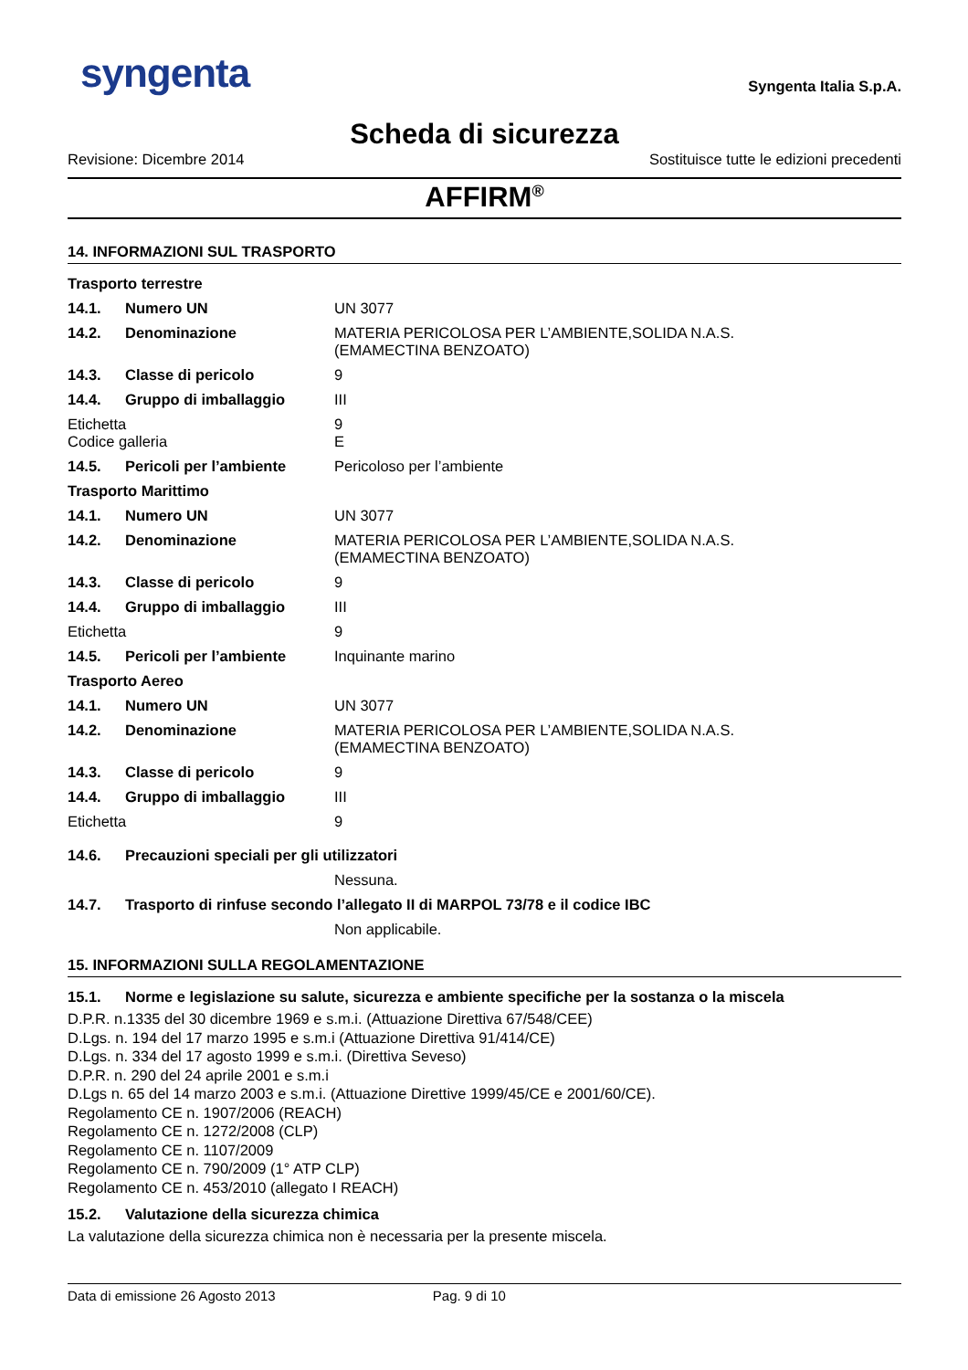syngenta
Syngenta Italia S.p.A.
Scheda di sicurezza
Revisione: Dicembre 2014 Sostituisce tutte le edizioni precedenti
AFFIRM<sup>®</sup>
14. INFORMAZIONI SUL TRASPORTO
| Trasporto terrestre | | |
| 14.1. | Numero UN | UN 3077 |
| 14.2. | Denominazione | MATERIA PERICOLOSA PER L’AMBIENTE,SOLIDA N.A.S. (EMAMECTINA BENZOATO) |
| 14.3. | Classe di pericolo | 9 |
| 14.4. | Gruppo di imballaggio | III |
| Etichetta Codice galleria | | 9 E |
| 14.5. | Pericoli per l’ambiente | Pericoloso per l’ambiente |
| Trasporto Marittimo | | |
| 14.1. | Numero UN | UN 3077 |
| 14.2. | Denominazione | MATERIA PERICOLOSA PER L’AMBIENTE,SOLIDA N.A.S. (EMAMECTINA BENZOATO) |
| 14.3. | Classe di pericolo | 9 |
| 14.4. | Gruppo di imballaggio | III |
| Etichetta | | 9 |
| 14.5. | Pericoli per l’ambiente | Inquinante marino |
| Trasporto Aereo | | |
| 14.1. | Numero UN | UN 3077 |
| 14.2. | Denominazione | MATERIA PERICOLOSA PER L’AMBIENTE,SOLIDA N.A.S. (EMAMECTINA BENZOATO) |
| 14.3. | Classe di pericolo | 9 |
| 14.4. | Gruppo di imballaggio | III |
| Etichetta | | 9 |
| 14.6. | Precauzioni speciali per gli utilizzatori | |
| | | Nessuna. |
| 14.7. | Trasporto di rinfuse secondo l’allegato II di MARPOL 73/78 e il codice IBC | |
| | | Non applicabile. |
15. INFORMAZIONI SULLA REGOLAMENTAZIONE
| 15.1. | Norme e legislazione su salute, sicurezza e ambiente specifiche per la sostanza o la miscela |
D.P.R. n.1335 del 30 dicembre 1969 e s.m.i. (Attuazione Direttiva 67/548/CEE)
D.Lgs. n. 194 del 17 marzo 1995 e s.m.i (Attuazione Direttiva 91/414/CE)
D.Lgs. n. 334 del 17 agosto 1999 e s.m.i. (Direttiva Seveso)
D.P.R. n. 290 del 24 aprile 2001 e s.m.i
D.Lgs n. 65 del 14 marzo 2003 e s.m.i. (Attuazione Direttive 1999/45/CE e 2001/60/CE).
Regolamento CE n. 1907/2006 (REACH)
Regolamento CE n. 1272/2008 (CLP)
Regolamento CE n. 1107/2009
Regolamento CE n. 790/2009 (1° ATP CLP)
Regolamento CE n. 453/2010 (allegato I REACH)
| 15.2. | Valutazione della sicurezza chimica |
La valutazione della sicurezza chimica non è necessaria per la presente miscela.
Data di emissione 26 Agosto 2013 Pag. 9 di 10